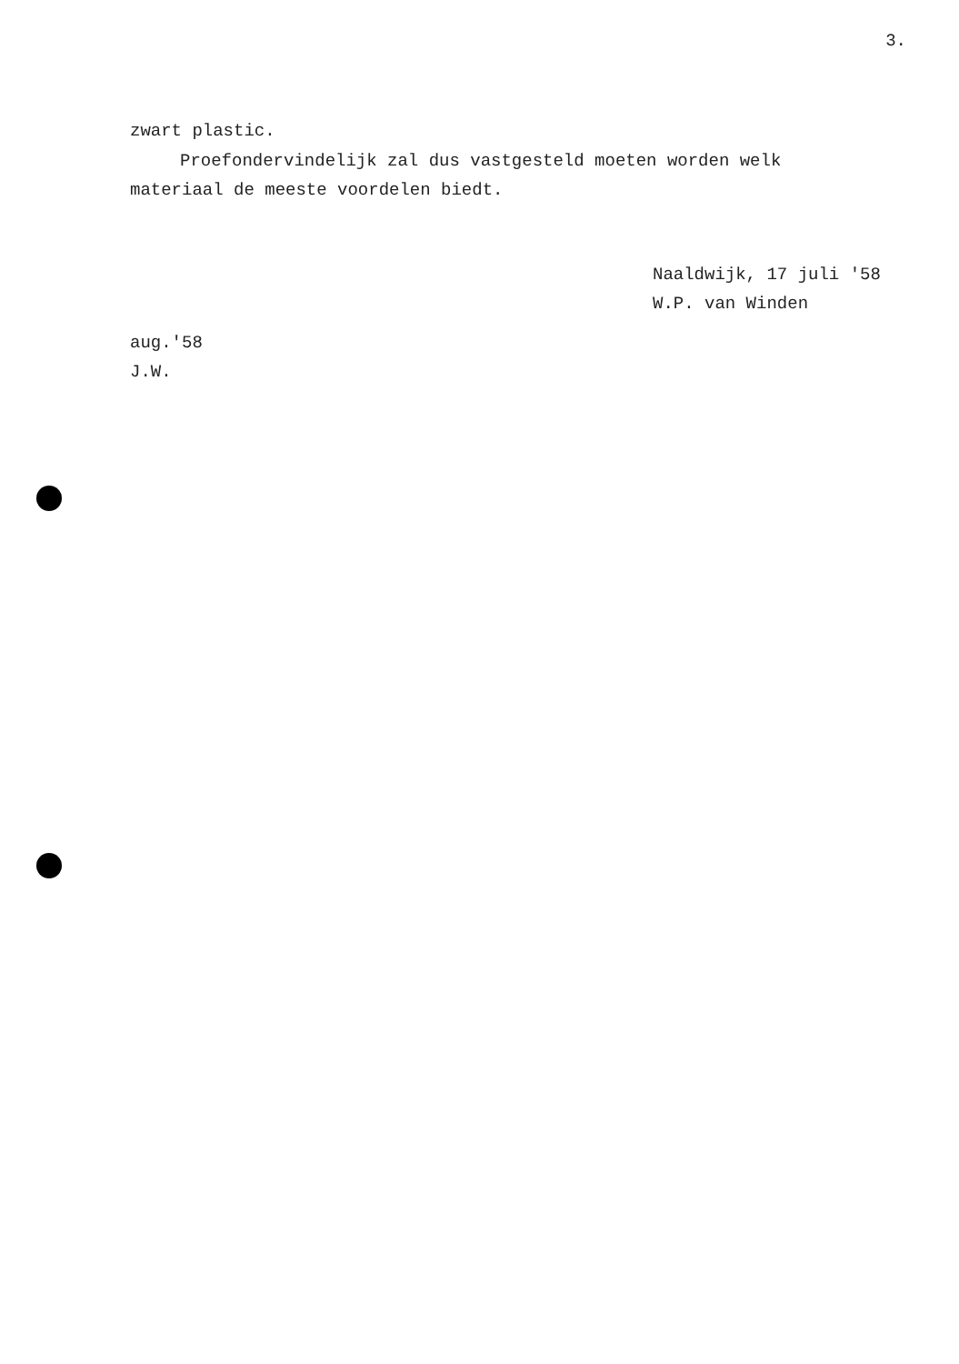3.
zwart plastic.
Proefondervindelijk zal dus vastgesteld moeten worden welk materiaal de meeste voordelen biedt.
Naaldwijk, 17 juli '58
W.P. van Winden
aug.'58
J.W.